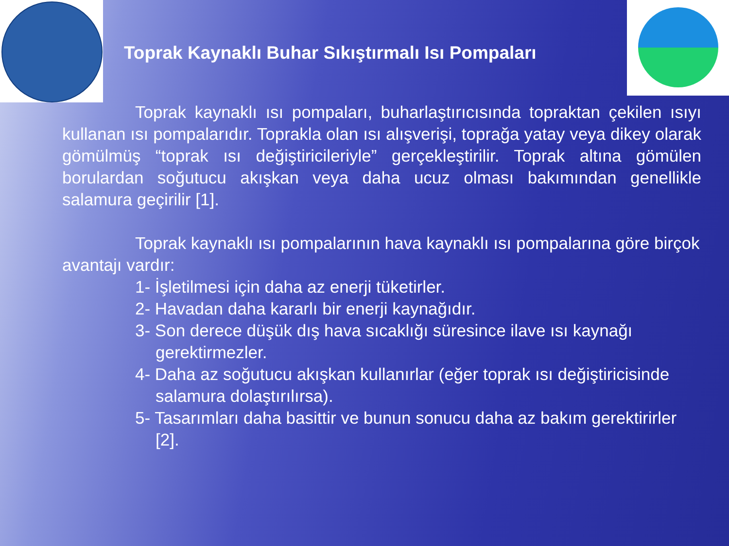Toprak Kaynaklı Buhar Sıkıştırmalı Isı Pompaları
Toprak kaynaklı ısı pompaları, buharlaştırıcısında topraktan çekilen ısıyı kullanan ısı pompalarıdır. Toprakla olan ısı alışverişi, toprağa yatay veya dikey olarak gömülmüş “toprak ısı değiştiricileriyle” gerçekleştirilir. Toprak altına gömülen borulardan soğutucu akışkan veya daha ucuz olması bakımından genellikle salamura geçirilir [1].
Toprak kaynaklı ısı pompalarının hava kaynaklı ısı pompalarına göre birçok avantajı vardır:
1- İşletilmesi için daha az enerji tüketirler.
2- Havadan daha kararlı bir enerji kaynağıdır.
3- Son derece düşük dış hava sıcaklığı süresince ilave ısı kaynağı gerektirmezler.
4- Daha az soğutucu akışkan kullanırlar (eğer toprak ısı değiştiricisinde salamura dolaştırılırsa).
5- Tasarımları daha basittir ve bunun sonucu daha az bakım gerektirirler [2].